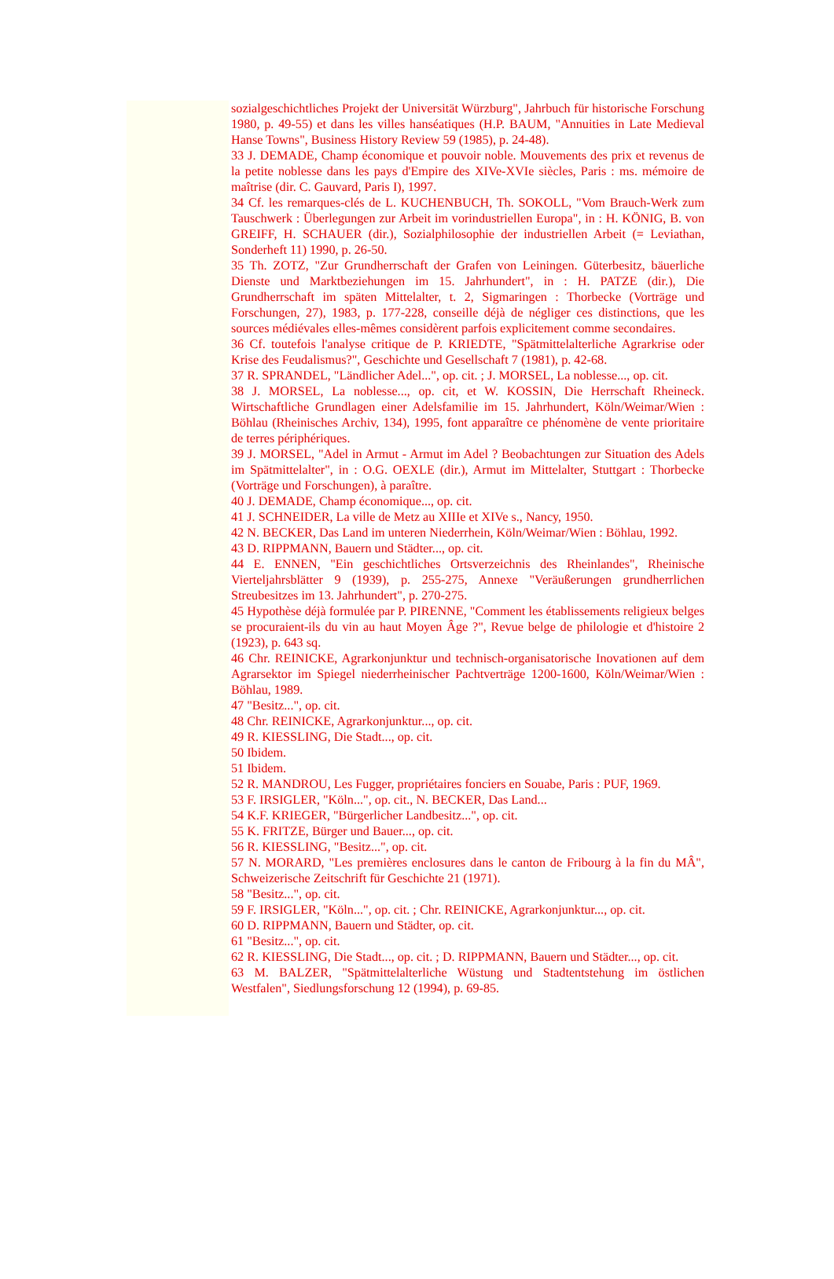sozialgeschichtliches Projekt der Universität Würzburg", Jahrbuch für historische Forschung 1980, p. 49-55) et dans les villes hanséatiques (H.P. BAUM, "Annuities in Late Medieval Hanse Towns", Business History Review 59 (1985), p. 24-48).
33 J. DEMADE, Champ économique et pouvoir noble. Mouvements des prix et revenus de la petite noblesse dans les pays d'Empire des XIVe-XVIe siècles, Paris : ms. mémoire de maîtrise (dir. C. Gauvard, Paris I), 1997.
34 Cf. les remarques-clés de L. KUCHENBUCH, Th. SOKOLL, "Vom Brauch-Werk zum Tauschwerk : Überlegungen zur Arbeit im vorindustriellen Europa", in : H. KÖNIG, B. von GREIFF, H. SCHAUER (dir.), Sozialphilosophie der industriellen Arbeit (= Leviathan, Sonderheft 11) 1990, p. 26-50.
35 Th. ZOTZ, "Zur Grundherrschaft der Grafen von Leiningen. Güterbesitz, bäuerliche Dienste und Marktbeziehungen im 15. Jahrhundert", in : H. PATZE (dir.), Die Grundherrschaft im späten Mittelalter, t. 2, Sigmaringen : Thorbecke (Vorträge und Forschungen, 27), 1983, p. 177-228, conseille déjà de négliger ces distinctions, que les sources médiévales elles-mêmes considèrent parfois explicitement comme secondaires.
36 Cf. toutefois l'analyse critique de P. KRIEDTE, "Spätmittelalterliche Agrarkrise oder Krise des Feudalismus?", Geschichte und Gesellschaft 7 (1981), p. 42-68.
37 R. SPRANDEL, "Ländlicher Adel...", op. cit. ; J. MORSEL, La noblesse..., op. cit.
38 J. MORSEL, La noblesse..., op. cit, et W. KOSSIN, Die Herrschaft Rheineck. Wirtschaftliche Grundlagen einer Adelsfamilie im 15. Jahrhundert, Köln/Weimar/Wien : Böhlau (Rheinisches Archiv, 134), 1995, font apparaître ce phénomène de vente prioritaire de terres périphériques.
39 J. MORSEL, "Adel in Armut - Armut im Adel ? Beobachtungen zur Situation des Adels im Spätmittelalter", in : O.G. OEXLE (dir.), Armut im Mittelalter, Stuttgart : Thorbecke (Vorträge und Forschungen), à paraître.
40 J. DEMADE, Champ économique..., op. cit.
41 J. SCHNEIDER, La ville de Metz au XIIIe et XIVe s., Nancy, 1950.
42 N. BECKER, Das Land im unteren Niederrhein, Köln/Weimar/Wien : Böhlau, 1992.
43 D. RIPPMANN, Bauern und Städter..., op. cit.
44 E. ENNEN, "Ein geschichtliches Ortsverzeichnis des Rheinlandes", Rheinische Vierteljahrsblätter 9 (1939), p. 255-275, Annexe "Veräußerungen grundherrlichen Streubesitzes im 13. Jahrhundert", p. 270-275.
45 Hypothèse déjà formulée par P. PIRENNE, "Comment les établissements religieux belges se procuraient-ils du vin au haut Moyen Âge ?", Revue belge de philologie et d'histoire 2 (1923), p. 643 sq.
46 Chr. REINICKE, Agrarkonjunktur und technisch-organisatorische Inovationen auf dem Agrarsektor im Spiegel niederrheinischer Pachtverträge 1200-1600, Köln/Weimar/Wien : Böhlau, 1989.
47 "Besitz...", op. cit.
48 Chr. REINICKE, Agrarkonjunktur..., op. cit.
49 R. KIESSLING, Die Stadt..., op. cit.
50 Ibidem.
51 Ibidem.
52 R. MANDROU, Les Fugger, propriétaires fonciers en Souabe, Paris : PUF, 1969.
53 F. IRSIGLER, "Köln...", op. cit., N. BECKER, Das Land...
54 K.F. KRIEGER, "Bürgerlicher Landbesitz...", op. cit.
55 K. FRITZE, Bürger und Bauer..., op. cit.
56 R. KIESSLING, "Besitz...", op. cit.
57 N. MORARD, "Les premières enclosures dans le canton de Fribourg à la fin du MÂ", Schweizerische Zeitschrift für Geschichte 21 (1971).
58 "Besitz...", op. cit.
59 F. IRSIGLER, "Köln...", op. cit. ; Chr. REINICKE, Agrarkonjunktur..., op. cit.
60 D. RIPPMANN, Bauern und Städter, op. cit.
61 "Besitz...", op. cit.
62 R. KIESSLING, Die Stadt..., op. cit. ; D. RIPPMANN, Bauern und Städter..., op. cit.
63 M. BALZER, "Spätmittelalterliche Wüstung und Stadtentstehung im östlichen Westfalen", Siedlungsforschung 12 (1994), p. 69-85.